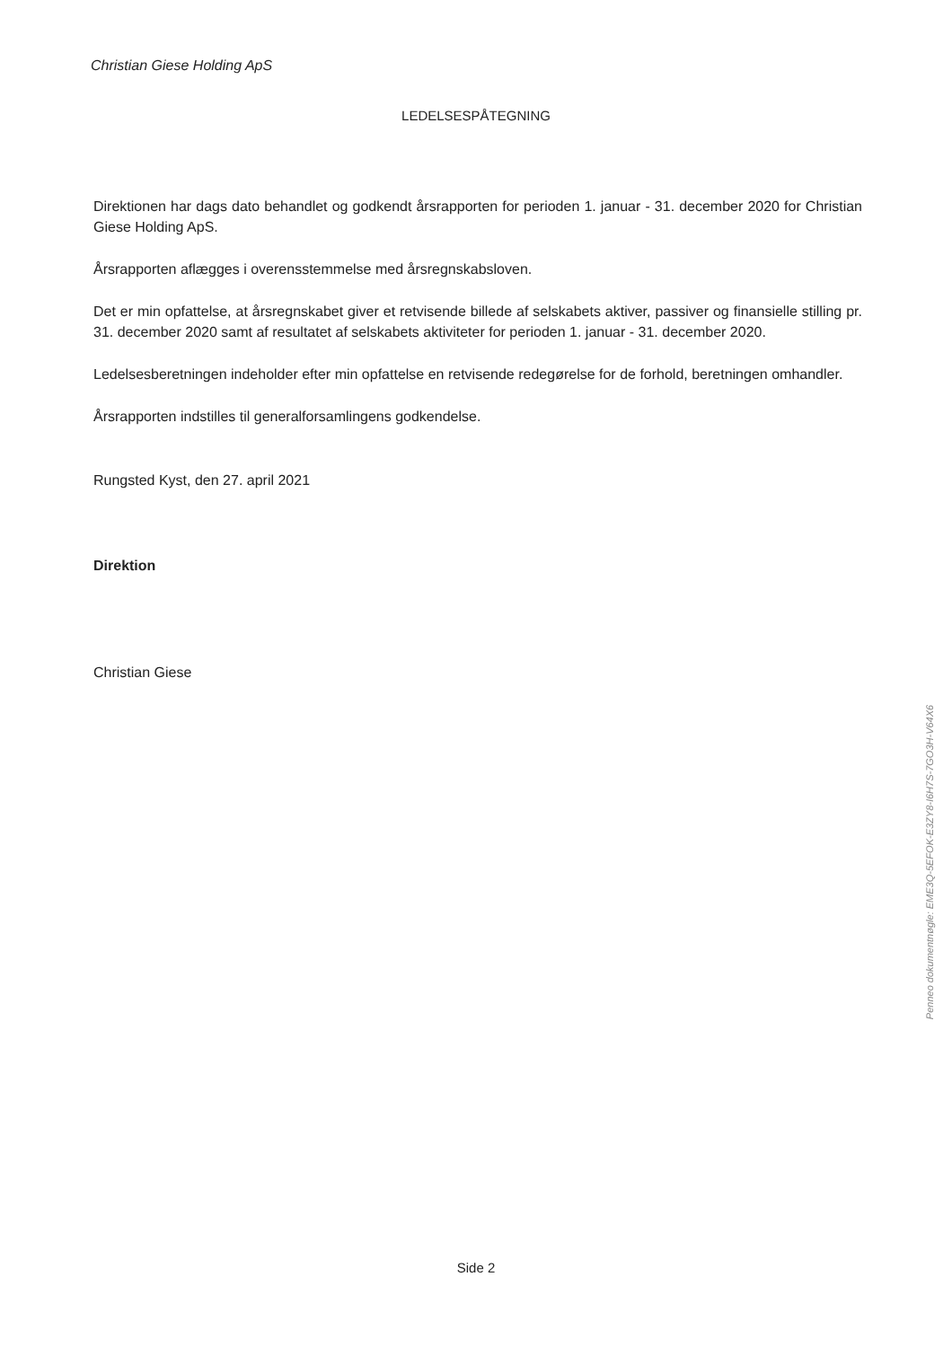Christian Giese Holding ApS
LEDELSESPÅTEGNING
Direktionen har dags dato behandlet og godkendt årsrapporten for perioden 1. januar - 31. december 2020 for Christian Giese Holding ApS.
Årsrapporten aflægges i overensstemmelse med årsregnskabsloven.
Det er min opfattelse, at årsregnskabet giver et retvisende billede af selskabets aktiver, passiver og finansielle stilling pr. 31. december 2020 samt af resultatet af selskabets aktiviteter for perioden 1. januar - 31. december 2020.
Ledelsesberetningen indeholder efter min opfattelse en retvisende redegørelse for de forhold, beretningen omhandler.
Årsrapporten indstilles til generalforsamlingens godkendelse.
Rungsted Kyst, den 27. april 2021
Direktion
Christian Giese
Penneo dokumentnøgle: EME3Q-5EFOK-E3ZY8-I6H7S-7GO3H-V64X6
Side 2